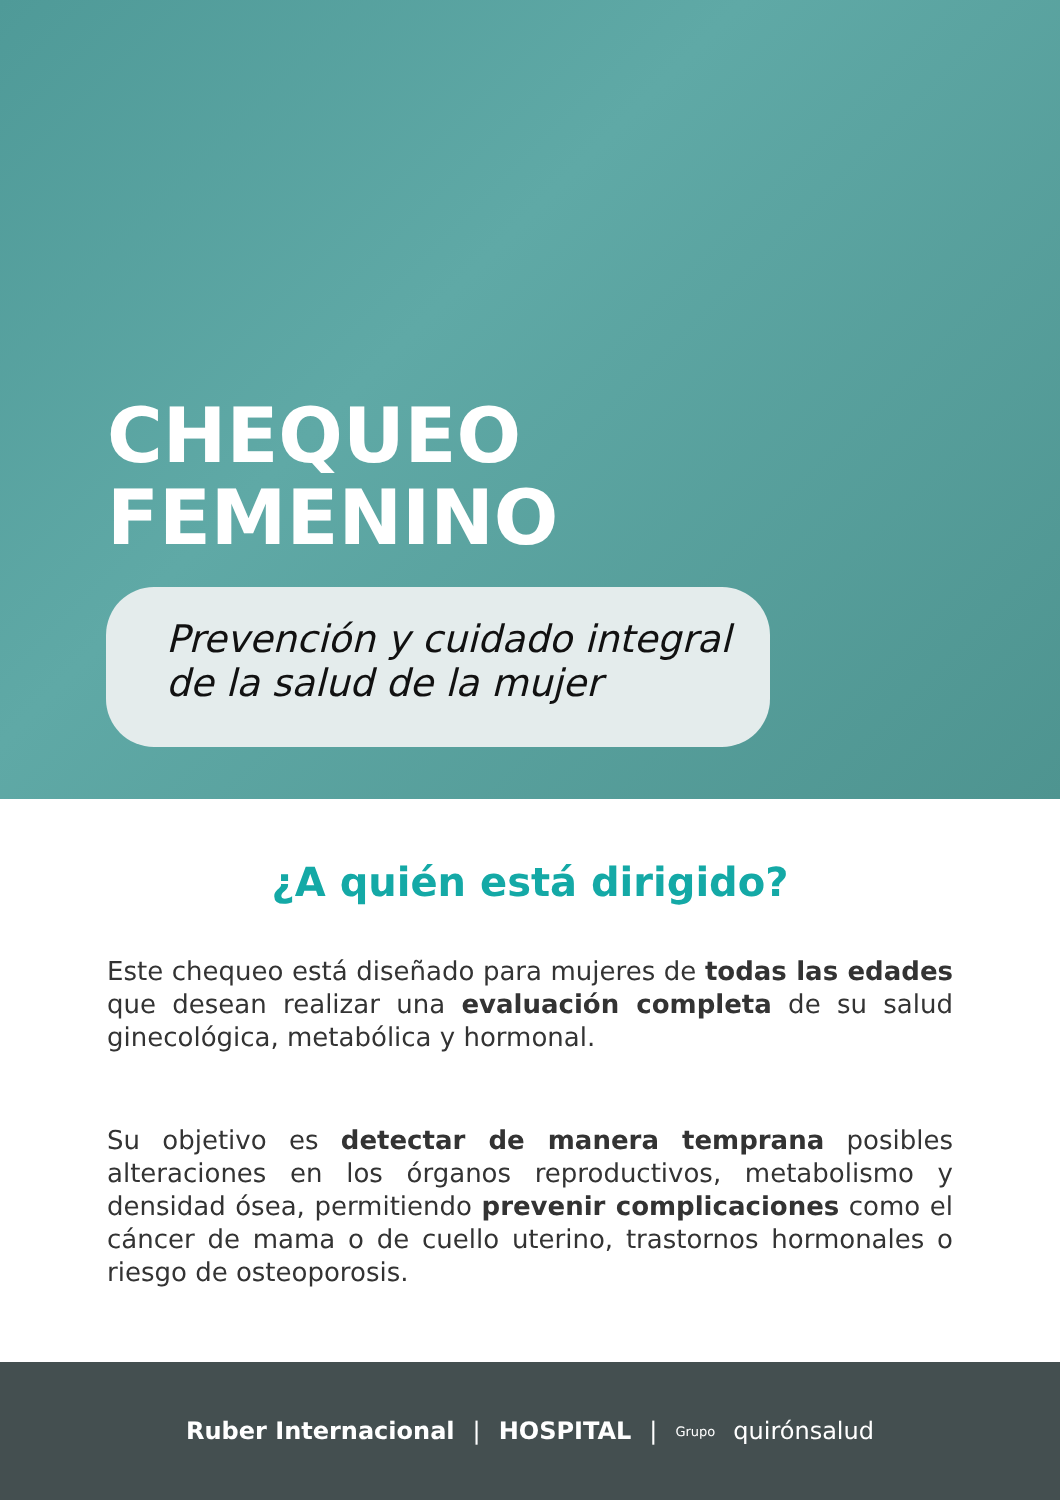CHEQUEO
FEMENINO
Prevención y cuidado integral
de la salud de la mujer
¿A quién está dirigido?
Este chequeo está diseñado para mujeres de todas las edades que desean realizar una evaluación completa de su salud ginecológica, metabólica y hormonal.
Su objetivo es detectar de manera temprana posibles alteraciones en los órganos reproductivos, metabolismo y densidad ósea, permitiendo prevenir complicaciones como el cáncer de mama o de cuello uterino, trastornos hormonales o riesgo de osteoporosis.
Ruber Internacional | HOSPITAL | Grupo quirónsalud